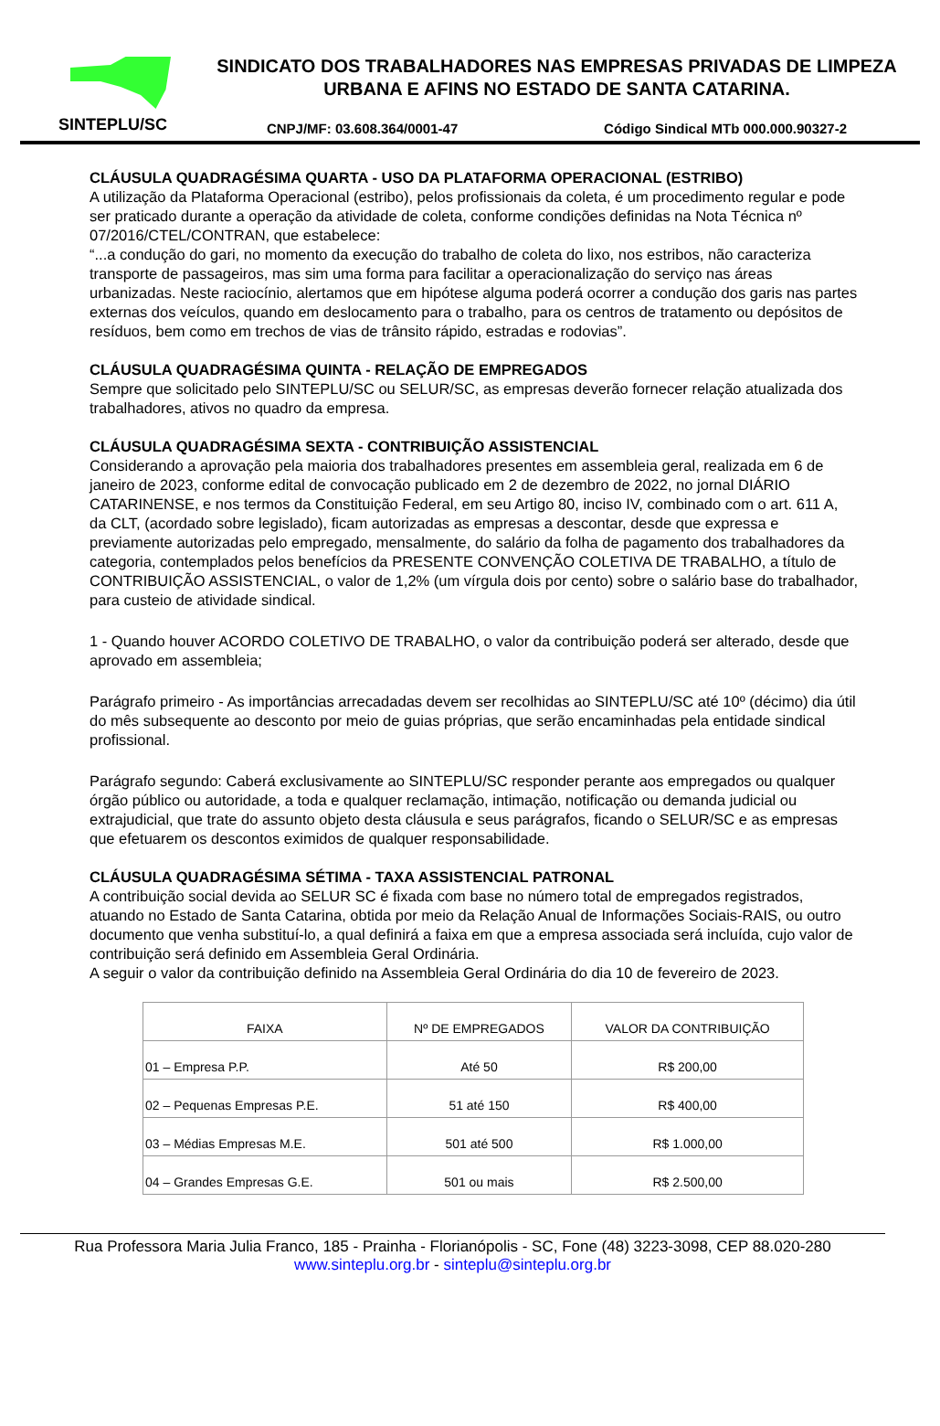SINTEPLU/SC
SINDICATO DOS TRABALHADORES NAS EMPRESAS PRIVADAS DE LIMPEZA URBANA E AFINS NO ESTADO DE SANTA CATARINA.
CNPJ/MF: 03.608.364/0001-47 Código Sindical MTb 000.000.90327-2
CLÁUSULA QUADRAGÉSIMA QUARTA - USO DA PLATAFORMA OPERACIONAL (ESTRIBO)
A utilização da Plataforma Operacional (estribo), pelos profissionais da coleta, é um procedimento regular e pode ser praticado durante a operação da atividade de coleta, conforme condições definidas na Nota Técnica nº 07/2016/CTEL/CONTRAN, que estabelece:
“...a condução do gari, no momento da execução do trabalho de coleta do lixo, nos estribos, não caracteriza transporte de passageiros, mas sim uma forma para facilitar a operacionalização do serviço nas áreas urbanizadas. Neste raciocínio, alertamos que em hipótese alguma poderá ocorrer a condução dos garis nas partes externas dos veículos, quando em deslocamento para o trabalho, para os centros de tratamento ou depósitos de resíduos, bem como em trechos de vias de trânsito rápido, estradas e rodovias”.
CLÁUSULA QUADRAGÉSIMA QUINTA - RELAÇÃO DE EMPREGADOS
Sempre que solicitado pelo SINTEPLU/SC ou SELUR/SC, as empresas deverão fornecer relação atualizada dos trabalhadores, ativos no quadro da empresa.
CLÁUSULA QUADRAGÉSIMA SEXTA - CONTRIBUIÇÃO ASSISTENCIAL
Considerando a aprovação pela maioria dos trabalhadores presentes em assembleia geral, realizada em 6 de janeiro de 2023, conforme edital de convocação publicado em 2 de dezembro de 2022, no jornal DIÁRIO CATARINENSE, e nos termos da Constituição Federal, em seu Artigo 80, inciso IV, combinado com o art. 611 A, da CLT, (acordado sobre legislado), ficam autorizadas as empresas a descontar, desde que expressa e previamente autorizadas pelo empregado, mensalmente, do salário da folha de pagamento dos trabalhadores da categoria, contemplados pelos benefícios da PRESENTE CONVENÇÃO COLETIVA DE TRABALHO, a título de CONTRIBUIÇÃO ASSISTENCIAL, o valor de 1,2% (um vírgula dois por cento) sobre o salário base do trabalhador, para custeio de atividade sindical.
1 - Quando houver ACORDO COLETIVO DE TRABALHO, o valor da contribuição poderá ser alterado, desde que aprovado em assembleia;
Parágrafo primeiro - As importâncias arrecadadas devem ser recolhidas ao SINTEPLU/SC até 10º (décimo) dia útil do mês subsequente ao desconto por meio de guias próprias, que serão encaminhadas pela entidade sindical profissional.
Parágrafo segundo: Caberá exclusivamente ao SINTEPLU/SC responder perante aos empregados ou qualquer órgão público ou autoridade, a toda e qualquer reclamação, intimação, notificação ou demanda judicial ou extrajudicial, que trate do assunto objeto desta cláusula e seus parágrafos, ficando o SELUR/SC e as empresas que efetuarem os descontos eximidos de qualquer responsabilidade.
CLÁUSULA QUADRAGÉSIMA SÉTIMA - TAXA ASSISTENCIAL PATRONAL
A contribuição social devida ao SELUR SC é fixada com base no número total de empregados registrados, atuando no Estado de Santa Catarina, obtida por meio da Relação Anual de Informações Sociais-RAIS, ou outro documento que venha substituí-lo, a qual definirá a faixa em que a empresa associada será incluída, cujo valor de contribuição será definido em Assembleia Geral Ordinária.
A seguir o valor da contribuição definido na Assembleia Geral Ordinária do dia 10 de fevereiro de 2023.
| FAIXA | Nº DE EMPREGADOS | VALOR DA CONTRIBUIÇÃO |
| --- | --- | --- |
| 01 – Empresa P.P. | Até 50 | R$ 200,00 |
| 02 – Pequenas Empresas P.E. | 51 até 150 | R$ 400,00 |
| 03 – Médias Empresas M.E. | 501 até 500 | R$ 1.000,00 |
| 04 – Grandes Empresas G.E. | 501 ou mais | R$ 2.500,00 |
Rua Professora Maria Julia Franco, 185 - Prainha - Florianópolis - SC, Fone (48) 3223-3098, CEP 88.020-280
www.sinteplu.org.br - sinteplu@sinteplu.org.br